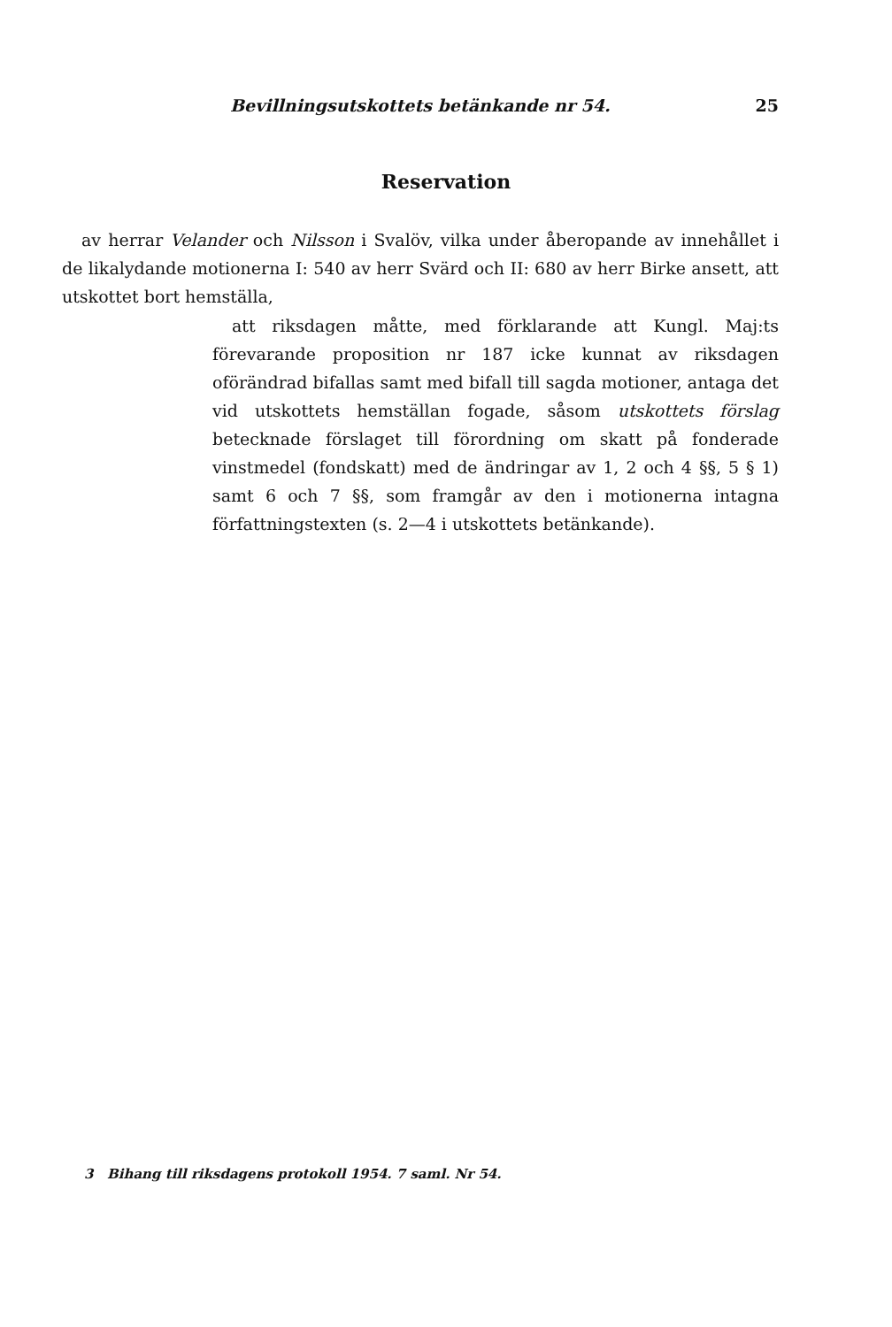Bevillningsutskottets betänkande nr 54. 25
Reservation
av herrar Velander och Nilsson i Svalöv, vilka under åberopande av innehållet i de likalydande motionerna I: 540 av herr Svärd och II: 680 av herr Birke ansett, att utskottet bort hemställa,
att riksdagen måtte, med förklarande att Kungl. Maj:ts förevarande proposition nr 187 icke kunnat av riksdagen oförändrad bifallas samt med bifall till sagda motioner, antaga det vid utskottets hemställan fogade, såsom utskottets förslag betecknade förslaget till förordning om skatt på fonderade vinstmedel (fondskatt) med de ändringar av 1, 2 och 4 §§, 5 § 1) samt 6 och 7 §§, som framgår av den i motionerna intagna författningstexten (s. 2—4 i utskottets betänkande).
3 Bihang till riksdagens protokoll 1954. 7 saml. Nr 54.